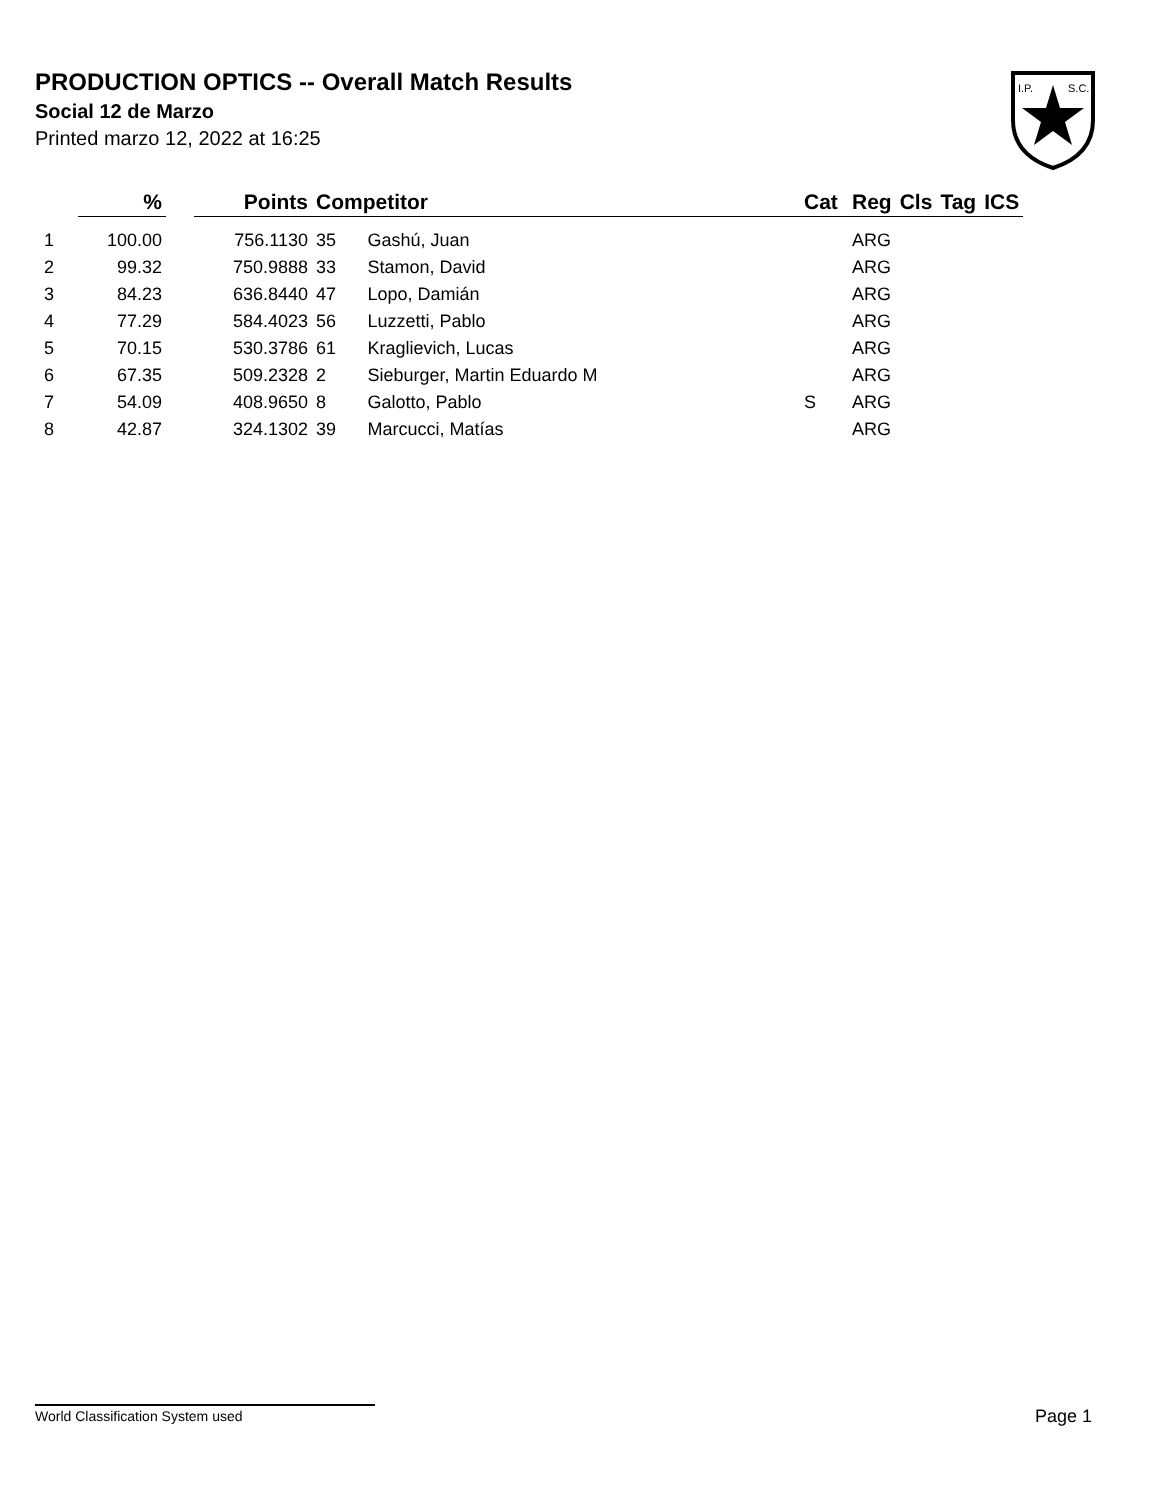PRODUCTION OPTICS -- Overall Match Results
Social 12 de Marzo
Printed marzo 12, 2022 at 16:25
I.P.
S.C.
| | % | | Points | Competitor | | Cat | Reg | Cls | Tag | ICS |
| --- | --- | --- | --- | --- | --- | --- | --- | --- | --- | --- |
| 1 | 100.00 | | 756.1130 | 35 | Gashú, Juan | | ARG | | | |
| 2 | 99.32 | | 750.9888 | 33 | Stamon, David | | ARG | | | |
| 3 | 84.23 | | 636.8440 | 47 | Lopo, Damián | | ARG | | | |
| 4 | 77.29 | | 584.4023 | 56 | Luzzetti, Pablo | | ARG | | | |
| 5 | 70.15 | | 530.3786 | 61 | Kraglievich, Lucas | | ARG | | | |
| 6 | 67.35 | | 509.2328 | 2 | Sieburger, Martin Eduardo M | | ARG | | | |
| 7 | 54.09 | | 408.9650 | 8 | Galotto, Pablo | S | ARG | | | |
| 8 | 42.87 | | 324.1302 | 39 | Marcucci, Matías | | ARG | | | |
World Classification System used Page 1